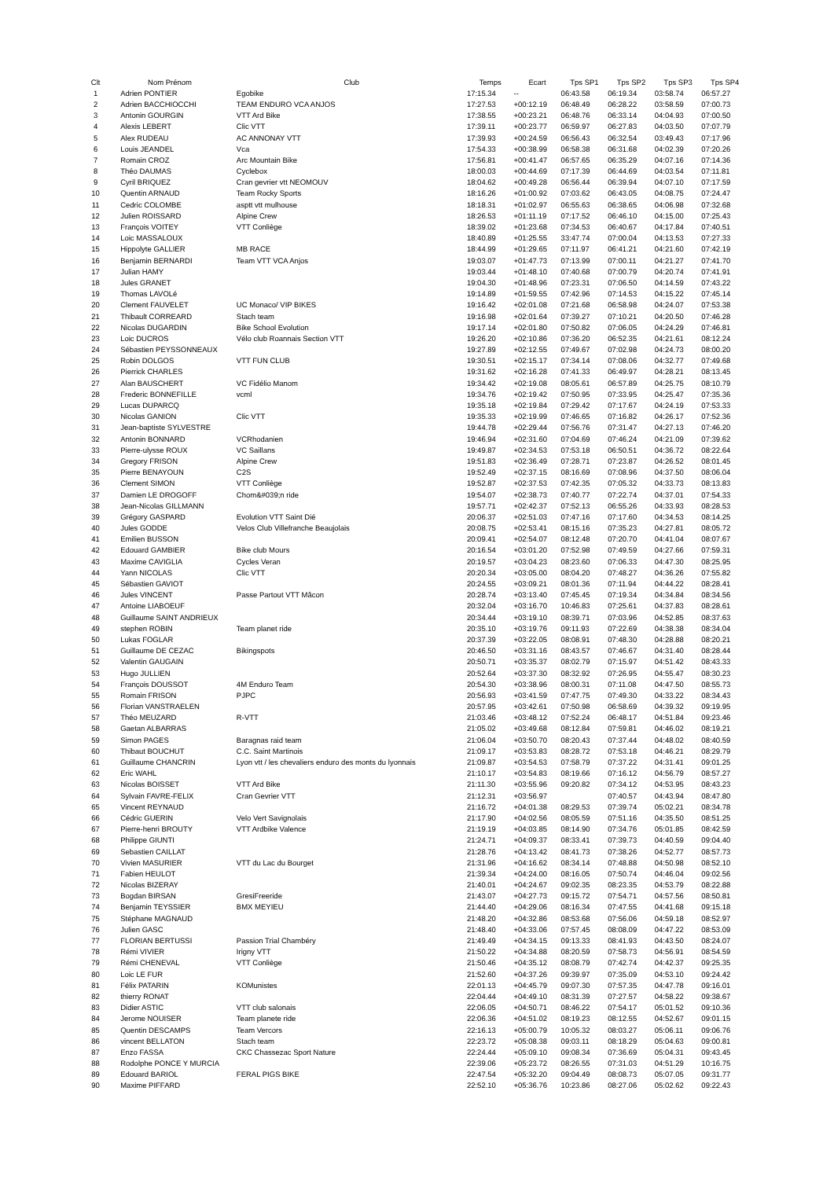| Clt | Nom Prénom | Club | Temps | Ecart | Tps SP1 | Tps SP2 | Tps SP3 | Tps SP4 |
| --- | --- | --- | --- | --- | --- | --- | --- | --- |
| 1 | Adrien PONTIER | Egobike | 17:15.34 | -- | 06:43.58 | 06:19.34 | 03:58.74 | 06:57.27 |
| 2 | Adrien BACCHIOCCHI | TEAM ENDURO VCA ANJOS | 17:27.53 | +00:12.19 | 06:48.49 | 06:28.22 | 03:58.59 | 07:00.73 |
| 3 | Antonin GOURGIN | VTT Ard Bike | 17:38.55 | +00:23.21 | 06:48.76 | 06:33.14 | 04:04.93 | 07:00.50 |
| 4 | Alexis LEBERT | Clic VTT | 17:39.11 | +00:23.77 | 06:59.97 | 06:27.83 | 04:03.50 | 07:07.79 |
| 5 | Alex RUDEAU | AC ANNONAY VTT | 17:39.93 | +00:24.59 | 06:56.43 | 06:32.54 | 03:49.43 | 07:17.96 |
| 6 | Louis JEANDEL | Vca | 17:54.33 | +00:38.99 | 06:58.38 | 06:31.68 | 04:02.39 | 07:20.26 |
| 7 | Romain CROZ | Arc Mountain Bike | 17:56.81 | +00:41.47 | 06:57.65 | 06:35.29 | 04:07.16 | 07:14.36 |
| 8 | Théo DAUMAS | Cyclebox | 18:00.03 | +00:44.69 | 07:17.39 | 06:44.69 | 04:03.54 | 07:11.81 |
| 9 | Cyril BRIQUEZ | Cran gevrier vtt NEOMOUV | 18:04.62 | +00:49.28 | 06:56.44 | 06:39.94 | 04:07.10 | 07:17.59 |
| 10 | Quentin ARNAUD | Team Rocky Sports | 18:16.26 | +01:00.92 | 07:03.62 | 06:43.05 | 04:08.75 | 07:24.47 |
| 11 | Cedric COLOMBE | asptt vtt mulhouse | 18:18.31 | +01:02.97 | 06:55.63 | 06:38.65 | 04:06.98 | 07:32.68 |
| 12 | Julien ROISSARD | Alpine Crew | 18:26.53 | +01:11.19 | 07:17.52 | 06:46.10 | 04:15.00 | 07:25.43 |
| 13 | François VOITEY | VTT Conliège | 18:39.02 | +01:23.68 | 07:34.53 | 06:40.67 | 04:17.84 | 07:40.51 |
| 14 | Loic MASSALOUX | | 18:40.89 | +01:25.55 | 33:47.74 | 07:00.04 | 04:13.53 | 07:27.33 |
| 15 | Hippolyte GALLIER | MB RACE | 18:44.99 | +01:29.65 | 07:11.97 | 06:41.21 | 04:21.60 | 07:42.19 |
| 16 | Benjamin BERNARDI | Team VTT VCA Anjos | 19:03.07 | +01:47.73 | 07:13.99 | 07:00.11 | 04:21.27 | 07:41.70 |
| 17 | Julian HAMY | | 19:03.44 | +01:48.10 | 07:40.68 | 07:00.79 | 04:20.74 | 07:41.91 |
| 18 | Jules GRANET | | 19:04.30 | +01:48.96 | 07:23.31 | 07:06.50 | 04:14.59 | 07:43.22 |
| 19 | Thomas LAVOLé | | 19:14.89 | +01:59.55 | 07:42.96 | 07:14.53 | 04:15.22 | 07:45.14 |
| 20 | Clement FAUVELET | UC Monaco/ VIP BIKES | 19:16.42 | +02:01.08 | 07:21.68 | 06:58.98 | 04:24.07 | 07:53.38 |
| 21 | Thibault CORREARD | Stach team | 19:16.98 | +02:01.64 | 07:39.27 | 07:10.21 | 04:20.50 | 07:46.28 |
| 22 | Nicolas DUGARDIN | Bike School Evolution | 19:17.14 | +02:01.80 | 07:50.82 | 07:06.05 | 04:24.29 | 07:46.81 |
| 23 | Loic DUCROS | Vélo club Roannais Section VTT | 19:26.20 | +02:10.86 | 07:36.20 | 06:52.35 | 04:21.61 | 08:12.24 |
| 24 | Sébastien PEYSSONNEAUX | | 19:27.89 | +02:12.55 | 07:49.67 | 07:02.98 | 04:24.73 | 08:00.20 |
| 25 | Robin DOLGOS | VTT FUN CLUB | 19:30.51 | +02:15.17 | 07:34.14 | 07:08.06 | 04:32.77 | 07:49.68 |
| 26 | Pierrick CHARLES | | 19:31.62 | +02:16.28 | 07:41.33 | 06:49.97 | 04:28.21 | 08:13.45 |
| 27 | Alan BAUSCHERT | VC Fidélio Manom | 19:34.42 | +02:19.08 | 08:05.61 | 06:57.89 | 04:25.75 | 08:10.79 |
| 28 | Frederic BONNEFILLE | vcml | 19:34.76 | +02:19.42 | 07:50.95 | 07:33.95 | 04:25.47 | 07:35.36 |
| 29 | Lucas DUPARCQ | | 19:35.18 | +02:19.84 | 07:29.42 | 07:17.67 | 04:24.19 | 07:53.33 |
| 30 | Nicolas GANION | Clic VTT | 19:35.33 | +02:19.99 | 07:46.65 | 07:16.82 | 04:26.17 | 07:52.36 |
| 31 | Jean-baptiste SYLVESTRE | | 19:44.78 | +02:29.44 | 07:56.76 | 07:31.47 | 04:27.13 | 07:46.20 |
| 32 | Antonin BONNARD | VCRhodanien | 19:46.94 | +02:31.60 | 07:04.69 | 07:46.24 | 04:21.09 | 07:39.62 |
| 33 | Pierre-ulysse ROUX | VC Saillans | 19:49.87 | +02:34.53 | 07:53.18 | 06:50.51 | 04:36.72 | 08:22.64 |
| 34 | Gregory FRISON | Alpine Crew | 19:51.83 | +02:36.49 | 07:28.71 | 07:23.87 | 04:26.52 | 08:01.45 |
| 35 | Pierre BENAYOUN | C2S | 19:52.49 | +02:37.15 | 08:16.69 | 07:08.96 | 04:37.50 | 08:06.04 |
| 36 | Clement SIMON | VTT Conliège | 19:52.87 | +02:37.53 | 07:42.35 | 07:05.32 | 04:33.73 | 08:13.83 |
| 37 | Damien LE DROGOFF | Chom&#039;n ride | 19:54.07 | +02:38.73 | 07:40.77 | 07:22.74 | 04:37.01 | 07:54.33 |
| 38 | Jean-Nicolas GILLMANN | | 19:57.71 | +02:42.37 | 07:52.13 | 06:55.26 | 04:33.93 | 08:28.53 |
| 39 | Grégory GASPARD | Evolution VTT Saint Dié | 20:06.37 | +02:51.03 | 07:47.16 | 07:17.60 | 04:34.53 | 08:14.25 |
| 40 | Jules GODDE | Velos Club Villefranche Beaujolais | 20:08.75 | +02:53.41 | 08:15.16 | 07:35.23 | 04:27.81 | 08:05.72 |
| 41 | Emilien BUSSON | | 20:09.41 | +02:54.07 | 08:12.48 | 07:20.70 | 04:41.04 | 08:07.67 |
| 42 | Edouard GAMBIER | Bike club Mours | 20:16.54 | +03:01.20 | 07:52.98 | 07:49.59 | 04:27.66 | 07:59.31 |
| 43 | Maxime CAVIGLIA | Cycles Veran | 20:19.57 | +03:04.23 | 08:23.60 | 07:06.33 | 04:47.30 | 08:25.95 |
| 44 | Yann NICOLAS | Clic VTT | 20:20.34 | +03:05.00 | 08:04.20 | 07:48.27 | 04:36.26 | 07:55.82 |
| 45 | Sébastien GAVIOT | | 20:24.55 | +03:09.21 | 08:01.36 | 07:11.94 | 04:44.22 | 08:28.41 |
| 46 | Jules VINCENT | Passe Partout VTT Mâcon | 20:28.74 | +03:13.40 | 07:45.45 | 07:19.34 | 04:34.84 | 08:34.56 |
| 47 | Antoine LIABOEUF | | 20:32.04 | +03:16.70 | 10:46.83 | 07:25.61 | 04:37.83 | 08:28.61 |
| 48 | Guillaume SAINT ANDRIEUX | | 20:34.44 | +03:19.10 | 08:39.71 | 07:03.96 | 04:52.85 | 08:37.63 |
| 49 | stephen ROBIN | Team planet ride | 20:35.10 | +03:19.76 | 09:11.93 | 07:22.69 | 04:38.38 | 08:34.04 |
| 50 | Lukas FOGLAR | | 20:37.39 | +03:22.05 | 08:08.91 | 07:48.30 | 04:28.88 | 08:20.21 |
| 51 | Guillaume DE CEZAC | Bikingspots | 20:46.50 | +03:31.16 | 08:43.57 | 07:46.67 | 04:31.40 | 08:28.44 |
| 52 | Valentin GAUGAIN | | 20:50.71 | +03:35.37 | 08:02.79 | 07:15.97 | 04:51.42 | 08:43.33 |
| 53 | Hugo JULLIEN | | 20:52.64 | +03:37.30 | 08:32.92 | 07:26.95 | 04:55.47 | 08:30.23 |
| 54 | François DOUSSOT | 4M Enduro Team | 20:54.30 | +03:38.96 | 08:00.31 | 07:11.08 | 04:47.50 | 08:55.73 |
| 55 | Romain FRISON | PJPC | 20:56.93 | +03:41.59 | 07:47.75 | 07:49.30 | 04:33.22 | 08:34.43 |
| 56 | Florian VANSTRAELEN | | 20:57.95 | +03:42.61 | 07:50.98 | 06:58.69 | 04:39.32 | 09:19.95 |
| 57 | Théo MEUZARD | R-VTT | 21:03.46 | +03:48.12 | 07:52.24 | 06:48.17 | 04:51.84 | 09:23.46 |
| 58 | Gaetan ALBARRAS | | 21:05.02 | +03:49.68 | 08:12.84 | 07:59.81 | 04:46.02 | 08:19.21 |
| 59 | Simon PAGES | Baragnas raid team | 21:06.04 | +03:50.70 | 08:20.43 | 07:37.44 | 04:48.02 | 08:40.59 |
| 60 | Thibaut BOUCHUT | C.C. Saint Martinois | 21:09.17 | +03:53.83 | 08:28.72 | 07:53.18 | 04:46.21 | 08:29.79 |
| 61 | Guillaume CHANCRIN | Lyon vtt / les chevaliers enduro des monts du lyonnais | 21:09.87 | +03:54.53 | 07:58.79 | 07:37.22 | 04:31.41 | 09:01.25 |
| 62 | Eric WAHL | | 21:10.17 | +03:54.83 | 08:19.66 | 07:16.12 | 04:56.79 | 08:57.27 |
| 63 | Nicolas BOISSET | VTT Ard Bike | 21:11.30 | +03:55.96 | 09:20.82 | 07:34.12 | 04:53.95 | 08:43.23 |
| 64 | Sylvain FAVRE-FELIX | Cran Gevrier VTT | 21:12.31 | +03:56.97 | | 07:40.57 | 04:43.94 | 08:47.80 |
| 65 | Vincent REYNAUD | | 21:16.72 | +04:01.38 | 08:29.53 | 07:39.74 | 05:02.21 | 08:34.78 |
| 66 | Cédric GUERIN | Velo Vert Savignolais | 21:17.90 | +04:02.56 | 08:05.59 | 07:51.16 | 04:35.50 | 08:51.25 |
| 67 | Pierre-henri BROUTY | VTT Ardbike Valence | 21:19.19 | +04:03.85 | 08:14.90 | 07:34.76 | 05:01.85 | 08:42.59 |
| 68 | Philippe GIUNTI | | 21:24.71 | +04:09.37 | 08:33.41 | 07:39.73 | 04:40.59 | 09:04.40 |
| 69 | Sebastien CAILLAT | | 21:28.76 | +04:13.42 | 08:41.73 | 07:38.26 | 04:52.77 | 08:57.73 |
| 70 | Vivien MASURIER | VTT du Lac du Bourget | 21:31.96 | +04:16.62 | 08:34.14 | 07:48.88 | 04:50.98 | 08:52.10 |
| 71 | Fabien HEULOT | | 21:39.34 | +04:24.00 | 08:16.05 | 07:50.74 | 04:46.04 | 09:02.56 |
| 72 | Nicolas BIZERAY | | 21:40.01 | +04:24.67 | 09:02.35 | 08:23.35 | 04:53.79 | 08:22.88 |
| 73 | Bogdan BIRSAN | GresiFreeride | 21:43.07 | +04:27.73 | 09:15.72 | 07:54.71 | 04:57.56 | 08:50.81 |
| 74 | Benjamin TEYSSIER | BMX MEYIEU | 21:44.40 | +04:29.06 | 08:16.34 | 07:47.55 | 04:41.68 | 09:15.18 |
| 75 | Stéphane MAGNAUD | | 21:48.20 | +04:32.86 | 08:53.68 | 07:56.06 | 04:59.18 | 08:52.97 |
| 76 | Julien GASC | | 21:48.40 | +04:33.06 | 07:57.45 | 08:08.09 | 04:47.22 | 08:53.09 |
| 77 | FLORIAN BERTUSSI | Passion Trial Chambéry | 21:49.49 | +04:34.15 | 09:13.33 | 08:41.93 | 04:43.50 | 08:24.07 |
| 78 | Rémi VIVIER | Irigny VTT | 21:50.22 | +04:34.88 | 08:20.59 | 07:58.73 | 04:56.91 | 08:54.59 |
| 79 | Rémi CHENEVAL | VTT Conliège | 21:50.46 | +04:35.12 | 08:08.79 | 07:42.74 | 04:42.37 | 09:25.35 |
| 80 | Loic LE FUR | | 21:52.60 | +04:37.26 | 09:39.97 | 07:35.09 | 04:53.10 | 09:24.42 |
| 81 | Félix PATARIN | KOMunistes | 22:01.13 | +04:45.79 | 09:07.30 | 07:57.35 | 04:47.78 | 09:16.01 |
| 82 | thierry RONAT | | 22:04.44 | +04:49.10 | 08:31.39 | 07:27.57 | 04:58.22 | 09:38.67 |
| 83 | Didier ASTIC | VTT club salonais | 22:06.05 | +04:50.71 | 08:46.22 | 07:54.17 | 05:01.52 | 09:10.36 |
| 84 | Jerome NOUISER | Team planete ride | 22:06.36 | +04:51.02 | 08:19.23 | 08:12.55 | 04:52.67 | 09:01.15 |
| 85 | Quentin DESCAMPS | Team Vercors | 22:16.13 | +05:00.79 | 10:05.32 | 08:03.27 | 05:06.11 | 09:06.76 |
| 86 | vincent BELLATON | Stach team | 22:23.72 | +05:08.38 | 09:03.11 | 08:18.29 | 05:04.63 | 09:00.81 |
| 87 | Enzo FASSA | CKC Chassezac Sport Nature | 22:24.44 | +05:09.10 | 09:08.34 | 07:36.69 | 05:04.31 | 09:43.45 |
| 88 | Rodolphe PONCE Y MURCIA | | 22:39.06 | +05:23.72 | 08:26.55 | 07:31.03 | 04:51.29 | 10:16.75 |
| 89 | Edouard BARIOL | FERAL PIGS BIKE | 22:47.54 | +05:32.20 | 09:04.49 | 08:08.73 | 05:07.05 | 09:31.77 |
| 90 | Maxime PIFFARD | | 22:52.10 | +05:36.76 | 10:23.86 | 08:27.06 | 05:02.62 | 09:22.43 |